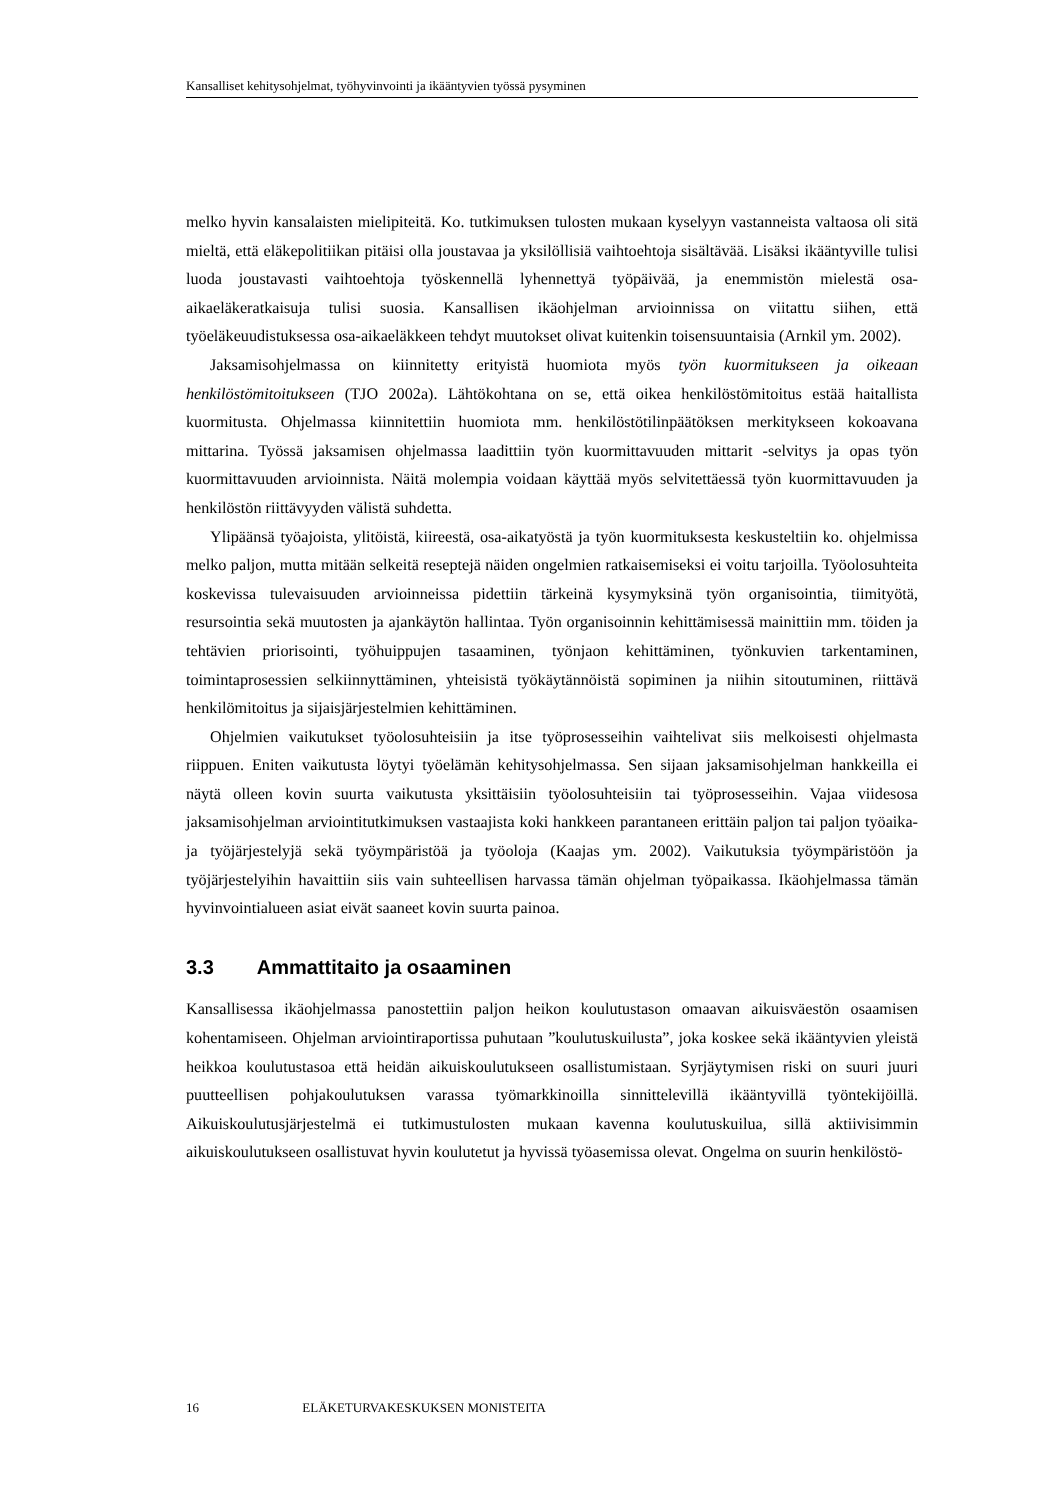Kansalliset kehitysohjelmat, työhyvinvointi ja ikääntyvien työssä pysyminen
melko hyvin kansalaisten mielipiteitä. Ko. tutkimuksen tulosten mukaan kyselyyn vastanneista valtaosa oli sitä mieltä, että eläkepolitiikan pitäisi olla joustavaa ja yksilöllisiä vaihtoehtoja sisältävää. Lisäksi ikääntyville tulisi luoda joustavasti vaihtoehtoja työskennellä lyhennettyä työpäivää, ja enemmistön mielestä osa-aikaeläkeratkaisuja tulisi suosia. Kansallisen ikäohjelman arvioinnissa on viitattu siihen, että työeläkeuudistuksessa osa-aikaeläkkeen tehdyt muutokset olivat kuitenkin toisensuuntaisia (Arnkil ym. 2002).
Jaksamisohjelmassa on kiinnitetty erityistä huomiota myös työn kuormitukseen ja oikeaan henkilöstömitoitukseen (TJO 2002a). Lähtökohtana on se, että oikea henkilöstömitoitus estää haitallista kuormitusta. Ohjelmassa kiinnitettiin huomiota mm. henkilöstötilinpäätöksen merkitykseen kokoavana mittarina. Työssä jaksamisen ohjelmassa laadittiin työn kuormittavuuden mittarit -selvitys ja opas työn kuormittavuuden arvioinnista. Näitä molempia voidaan käyttää myös selvitettäessä työn kuormittavuuden ja henkilöstön riittävyyden välistä suhdetta.
Ylipäänsä työajoista, ylitöistä, kiireestä, osa-aikatyöstä ja työn kuormituksesta keskusteltiin ko. ohjelmissa melko paljon, mutta mitään selkeitä reseptejä näiden ongelmien ratkaisemiseksi ei voitu tarjoilla. Työolosuhteita koskevissa tulevaisuuden arvioinneissa pidettiin tärkeinä kysymyksinä työn organisointia, tiimityötä, resursointia sekä muutosten ja ajankäytön hallintaa. Työn organisoinnin kehittämisessä mainittiin mm. töiden ja tehtävien priorisointi, työhuippujen tasaaminen, työnjaon kehittäminen, työnkuvien tarkentaminen, toimintaprosessien selkiinnyttäminen, yhteisistä työkäytännöistä sopiminen ja niihin sitoutuminen, riittävä henkilömitoitus ja sijaisjärjestelmien kehittäminen.
Ohjelmien vaikutukset työolosuhteisiin ja itse työprosesseihin vaihtelivat siis melkoisesti ohjelmasta riippuen. Eniten vaikutusta löytyi työelämän kehitysohjelmassa. Sen sijaan jaksamisohjelman hankkeilla ei näytä olleen kovin suurta vaikutusta yksittäisiin työolosuhteisiin tai työprosesseihin. Vajaa viidesosa jaksamisohjelman arviointitutkimuksen vastaajista koki hankkeen parantaneen erittäin paljon tai paljon työaika- ja työjärjestelyjä sekä työympäristöä ja työoloja (Kaajas ym. 2002). Vaikutuksia työympäristöön ja työjärjestelyihin havaittiin siis vain suhteellisen harvassa tämän ohjelman työpaikassa. Ikäohjelmassa tämän hyvinvointialueen asiat eivät saaneet kovin suurta painoa.
3.3 Ammattitaito ja osaaminen
Kansallisessa ikäohjelmassa panostettiin paljon heikon koulutustason omaavan aikuisväestön osaamisen kohentamiseen. Ohjelman arviointiraportissa puhutaan ”koulutuskuilusta”, joka koskee sekä ikääntyvien yleistä heikkoa koulutustasoa että heidän aikuiskoulutukseen osallistumistaan. Syrjäytymisen riski on suuri juuri puutteellisen pohjakoulutuksen varassa työmarkkinoilla sinnittelevillä ikääntyvillä työntekijöillä. Aikuiskoulutusjärjestelmä ei tutkimustulosten mukaan kavenna koulutuskuilua, sillä aktiivisimmin aikuiskoulutukseen osallistuvat hyvin koulutetut ja hyvissä työasemissa olevat. Ongelma on suurin henkilöstö-
16 ELÄKETURVAKESKUKSEN MONISTEITA